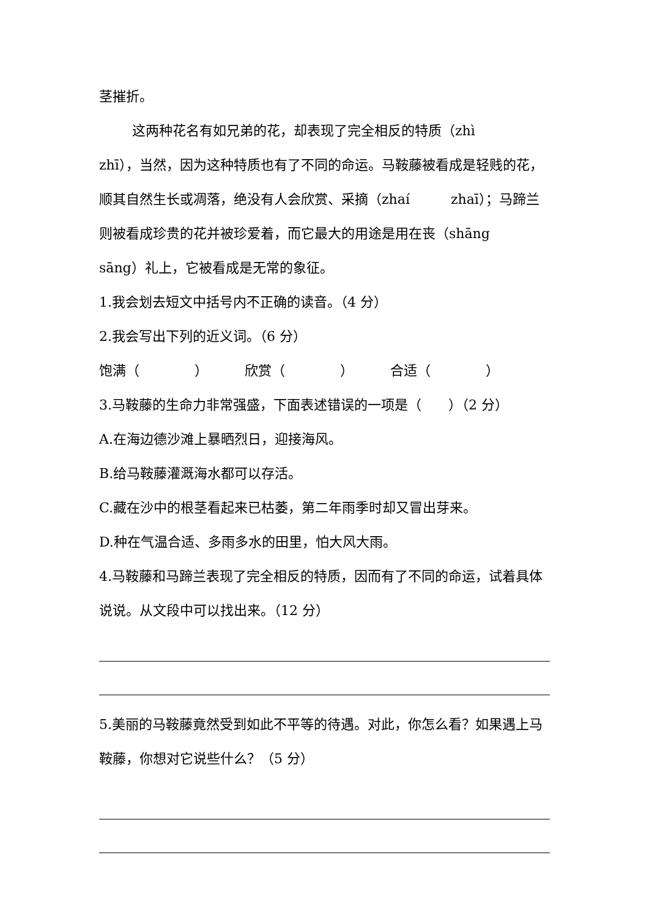茎摧折。
这两种花名有如兄弟的花，却表现了完全相反的特质（zhì zhī），当然，因为这种特质也有了不同的命运。马鞍藤被看成是轻贱的花，顺其自然生长或凋落，绝没有人会欣赏、采摘（zhaí zhaī）；马蹄兰则被看成珍贵的花并被珍爱着，而它最大的用途是用在丧（shāng sāng）礼上，它被看成是无常的象征。
1.我会划去短文中括号内不正确的读音。（4 分）
2.我会写出下列的近义词。（6 分）
饱满（ ） 欣赏（ ） 合适（ ）
3.马鞍藤的生命力非常强盛，下面表述错误的一项是（　　）（2 分）
A.在海边德沙滩上暴晒烈日，迎接海风。
B.给马鞍藤灌溉海水都可以存活。
C.藏在沙中的根茎看起来已枯萎，第二年雨季时却又冒出芽来。
D.种在气温合适、多雨多水的田里，怕大风大雨。
4.马鞍藤和马蹄兰表现了完全相反的特质，因而有了不同的命运，试着具体说说。从文段中可以找出来。（12 分）
5.美丽的马鞍藤竟然受到如此不平等的待遇。对此，你怎么看？如果遇上马鞍藤，你想对它说些什么？（5 分）